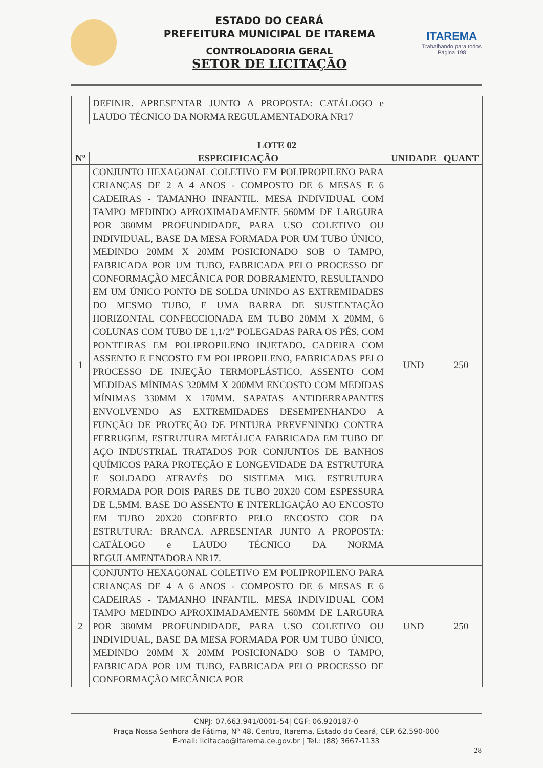ESTADO DO CEARÁ
PREFEITURA MUNICIPAL DE ITAREMA
CONTROLADORIA GERAL
SETOR DE LICITAÇÃO
ITAREMA
Trabalhando para todos
Página 198
| | DEFINIR. APRESENTAR JUNTO A PROPOSTA: CATÁLOGO e LAUDO TÉCNICO DA NORMA REGULAMENTADORA NR17 | | |
| LOTE 02 | | | |
| Nº | ESPECIFICAÇÃO | UNIDADE | QUANT |
| 1 | CONJUNTO HEXAGONAL COLETIVO EM POLIPROPILENO PARA CRIANÇAS DE 2 A 4 ANOS - COMPOSTO DE 6 MESAS E 6 CADEIRAS - TAMANHO INFANTIL. MESA INDIVIDUAL COM TAMPO MEDINDO APROXIMADAMENTE 560MM DE LARGURA POR 380MM PROFUNDIDADE, PARA USO COLETIVO OU INDIVIDUAL, BASE DA MESA FORMADA POR UM TUBO ÚNICO, MEDINDO 20MM X 20MM POSICIONADO SOB O TAMPO, FABRICADA POR UM TUBO, FABRICADA PELO PROCESSO DE CONFORMAÇÃO MECÂNICA POR DOBRAMENTO, RESULTANDO EM UM ÚNICO PONTO DE SOLDA UNINDO AS EXTREMIDADES DO MESMO TUBO, E UMA BARRA DE SUSTENTAÇÃO HORIZONTAL CONFECCIONADA EM TUBO 20MM X 20MM, 6 COLUNAS COM TUBO DE 1,1/2” POLEGADAS PARA OS PÉS, COM PONTEIRAS EM POLIPROPILENO INJETADO. CADEIRA COM ASSENTO E ENCOSTO EM POLIPROPILENO, FABRICADAS PELO PROCESSO DE INJEÇÃO TERMOPLÁSTICO, ASSENTO COM MEDIDAS MÍNIMAS 320MM X 200MM ENCOSTO COM MEDIDAS MÍNIMAS 330MM X 170MM. SAPATAS ANTIDERRAPANTES ENVOLVENDO AS EXTREMIDADES DESEMPENHANDO A FUNÇÃO DE PROTEÇÃO DE PINTURA PREVENINDO CONTRA FERRUGEM, ESTRUTURA METÁLICA FABRICADA EM TUBO DE AÇO INDUSTRIAL TRATADOS POR CONJUNTOS DE BANHOS QUÍMICOS PARA PROTEÇÃO E LONGEVIDADE DA ESTRUTURA E SOLDADO ATRAVÉS DO SISTEMA MIG. ESTRUTURA FORMADA POR DOIS PARES DE TUBO 20X20 COM ESPESSURA DE L,5MM. BASE DO ASSENTO E INTERLIGAÇÃO AO ENCOSTO EM TUBO 20X20 COBERTO PELO ENCOSTO COR DA ESTRUTURA: BRANCA. APRESENTAR JUNTO A PROPOSTA: CATÁLOGO e LAUDO TÉCNICO DA NORMA REGULAMENTADORA NR17. | UND | 250 |
| 2 | CONJUNTO HEXAGONAL COLETIVO EM POLIPROPILENO PARA CRIANÇAS DE 4 A 6 ANOS - COMPOSTO DE 6 MESAS E 6 CADEIRAS - TAMANHO INFANTIL. MESA INDIVIDUAL COM TAMPO MEDINDO APROXIMADAMENTE 560MM DE LARGURA POR 380MM PROFUNDIDADE, PARA USO COLETIVO OU INDIVIDUAL, BASE DA MESA FORMADA POR UM TUBO ÚNICO, MEDINDO 20MM X 20MM POSICIONADO SOB O TAMPO, FABRICADA POR UM TUBO, FABRICADA PELO PROCESSO DE CONFORMAÇÃO MECÂNICA POR | UND | 250 |
CNPJ: 07.663.941/0001-54| CGF: 06.920187-0
Praça Nossa Senhora de Fátima, Nº 48, Centro, Itarema, Estado do Ceará, CEP. 62.590-000
E-mail: licitacao@itarema.ce.gov.br | Tel.: (88) 3667-1133
28